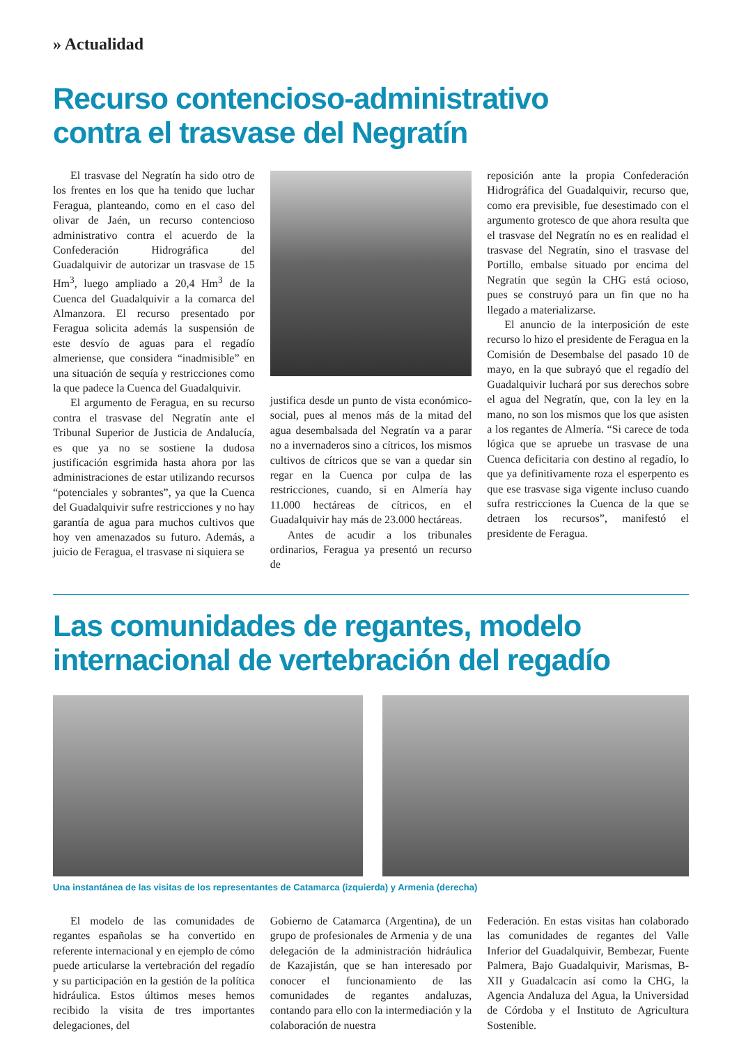» Actualidad
Recurso contencioso-administrativo
contra el trasvase del Negratín
El trasvase del Negratín ha sido otro de los frentes en los que ha tenido que luchar Feragua, planteando, como en el caso del olivar de Jaén, un recurso contencioso administrativo contra el acuerdo de la Confederación Hidrográfica del Guadalquivir de autorizar un trasvase de 15 Hm<sup>3</sup>, luego ampliado a 20,4 Hm<sup>3</sup> de la Cuenca del Guadalquivir a la comarca del Almanzora. El recurso presentado por Feragua solicita además la suspensión de este desvío de aguas para el regadío almeriense, que considera “inadmisible” en una situación de sequía y restricciones como la que padece la Cuenca del Guadalquivir.
El argumento de Feragua, en su recurso contra el trasvase del Negratín ante el Tribunal Superior de Justicia de Andalucía, es que ya no se sostiene la dudosa justificación esgrimida hasta ahora por las administraciones de estar utilizando recursos “potenciales y sobrantes”, ya que la Cuenca del Guadalquivir sufre restricciones y no hay garantía de agua para muchos cultivos que hoy ven amenazados su futuro. Además, a juicio de Feragua, el trasvase ni siquiera se
justifica desde un punto de vista económico-social, pues al menos más de la mitad del agua desembalsada del Negratín va a parar no a invernaderos sino a cítricos, los mismos cultivos de cítricos que se van a quedar sin regar en la Cuenca por culpa de las restricciones, cuando, si en Almería hay 11.000 hectáreas de cítricos, en el Guadalquivir hay más de 23.000 hectáreas.
Antes de acudir a los tribunales ordinarios, Feragua ya presentó un recurso de
reposición ante la propia Confederación Hidrográfica del Guadalquivir, recurso que, como era previsible, fue desestimado con el argumento grotesco de que ahora resulta que el trasvase del Negratín no es en realidad el trasvase del Negratín, sino el trasvase del Portillo, embalse situado por encima del Negratín que según la CHG está ocioso, pues se construyó para un fin que no ha llegado a materializarse.
El anuncio de la interposición de este recurso lo hizo el presidente de Feragua en la Comisión de Desembalse del pasado 10 de mayo, en la que subrayó que el regadío del Guadalquivir luchará por sus derechos sobre el agua del Negratín, que, con la ley en la mano, no son los mismos que los que asisten a los regantes de Almería. “Si carece de toda lógica que se apruebe un trasvase de una Cuenca deficitaria con destino al regadío, lo que ya definitivamente roza el esperpento es que ese trasvase siga vigente incluso cuando sufra restricciones la Cuenca de la que se detraen los recursos”, manifestó el presidente de Feragua.
Las comunidades de regantes, modelo
internacional de vertebración del regadío
Una instantánea de las visitas de los representantes de Catamarca (izquierda) y Armenia (derecha)
El modelo de las comunidades de regantes españolas se ha convertido en referente internacional y en ejemplo de cómo puede articularse la vertebración del regadío y su participación en la gestión de la política hidráulica. Estos últimos meses hemos recibido la visita de tres importantes delegaciones, del
Gobierno de Catamarca (Argentina), de un grupo de profesionales de Armenia y de una delegación de la administración hidráulica de Kazajistán, que se han interesado por conocer el funcionamiento de las comunidades de regantes andaluzas, contando para ello con la intermediación y la colaboración de nuestra
Federación. En estas visitas han colaborado las comunidades de regantes del Valle Inferior del Guadalquivir, Bembezar, Fuente Palmera, Bajo Guadalquivir, Marismas, B-XII y Guadalcacín así como la CHG, la Agencia Andaluza del Agua, la Universidad de Córdoba y el Instituto de Agricultura Sostenible.